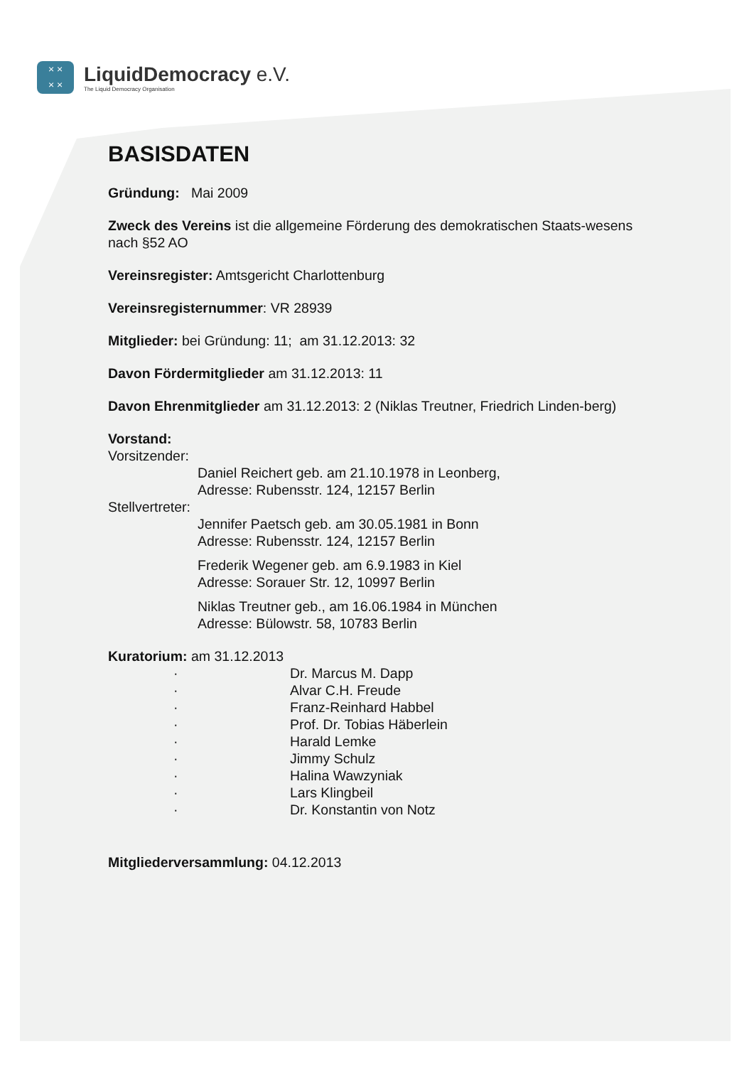× ×
× ×
LiquidDemocracy e.V.
The Liquid Democracy Organisation
BASISDATEN
Gründung: Mai 2009
Zweck des Vereins ist die allgemeine Förderung des demokratischen Staats-wesens nach §52 AO
Vereinsregister: Amtsgericht Charlottenburg
Vereinsregisternummer: VR 28939
Mitglieder: bei Gründung: 11; am 31.12.2013: 32
Davon Fördermitglieder am 31.12.2013: 11
Davon Ehrenmitglieder am 31.12.2013: 2 (Niklas Treutner, Friedrich Linden-berg)
Vorstand:
Vorsitzender:
Daniel Reichert geb. am 21.10.1978 in Leonberg,
Adresse: Rubensstr. 124, 12157 Berlin
Stellvertreter:
Jennifer Paetsch geb. am 30.05.1981 in Bonn
Adresse: Rubensstr. 124, 12157 Berlin
Frederik Wegener geb. am 6.9.1983 in Kiel
Adresse: Sorauer Str. 12, 10997 Berlin
Niklas Treutner geb., am 16.06.1984 in München
Adresse: Bülowstr. 58, 10783 Berlin
Kuratorium: am 31.12.2013
· Dr. Marcus M. Dapp
· Alvar C.H. Freude
· Franz-Reinhard Habbel
· Prof. Dr. Tobias Häberlein
· Harald Lemke
· Jimmy Schulz
· Halina Wawzyniak
· Lars Klingbeil
· Dr. Konstantin von Notz
Mitgliederversammlung: 04.12.2013